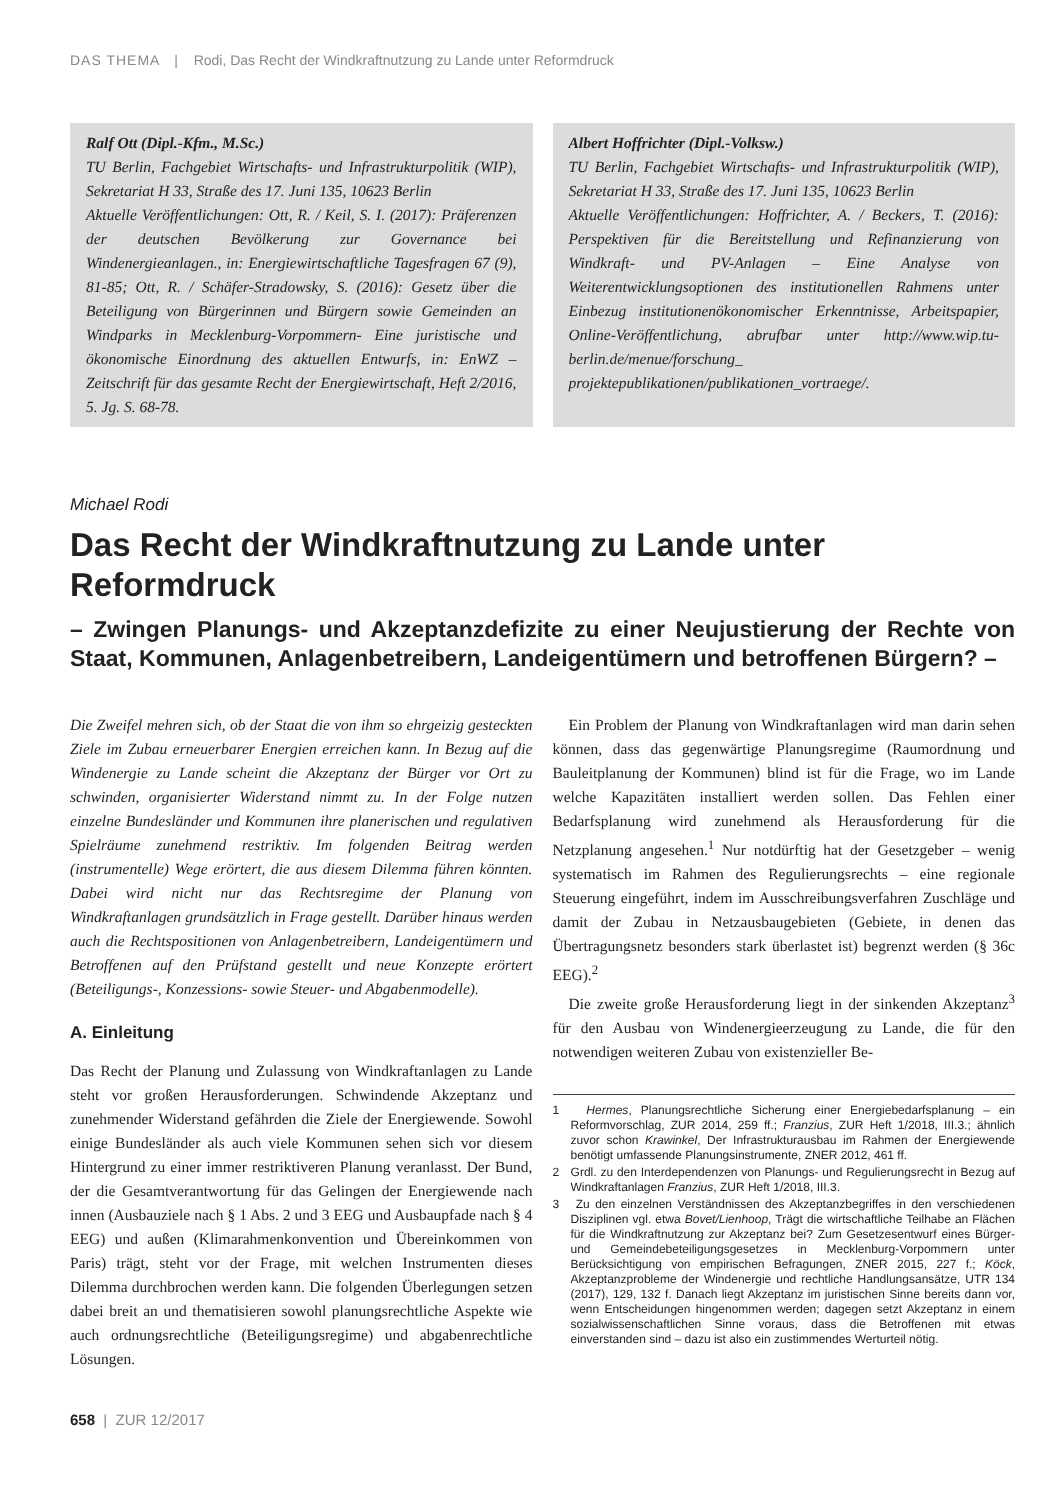DAS THEMA | Rodi, Das Recht der Windkraftnutzung zu Lande unter Reformdruck
Ralf Ott (Dipl.-Kfm., M.Sc.)
TU Berlin, Fachgebiet Wirtschafts- und Infrastrukturpolitik (WIP), Sekretariat H 33, Straße des 17. Juni 135, 10623 Berlin
Aktuelle Veröffentlichungen: Ott, R. / Keil, S. I. (2017): Präferenzen der deutschen Bevölkerung zur Governance bei Windenergieanlagen., in: Energiewirtschaftliche Tagesfragen 67 (9), 81-85; Ott, R. / Schäfer-Stradowsky, S. (2016): Gesetz über die Beteiligung von Bürgerinnen und Bürgern sowie Gemeinden an Windparks in Mecklenburg-Vorpommern- Eine juristische und ökonomische Einordnung des aktuellen Entwurfs, in: EnWZ – Zeitschrift für das gesamte Recht der Energiewirtschaft, Heft 2/2016, 5. Jg. S. 68-78.
Albert Hoffrichter (Dipl.-Volksw.)
TU Berlin, Fachgebiet Wirtschafts- und Infrastrukturpolitik (WIP), Sekretariat H 33, Straße des 17. Juni 135, 10623 Berlin
Aktuelle Veröffentlichungen: Hoffrichter, A. / Beckers, T. (2016): Perspektiven für die Bereitstellung und Refinanzierung von Windkraft- und PV-Anlagen – Eine Analyse von Weiterentwicklungsoptionen des institutionellen Rahmens unter Einbezug institutionenökonomischer Erkenntnisse, Arbeitspapier, Online-Veröffentlichung, abrufbar unter http://www.wip.tu-berlin.de/menue/forschung_ projektepublikationen/publikationen_vortraege/.
Michael Rodi
Das Recht der Windkraftnutzung zu Lande unter Reformdruck
– Zwingen Planungs- und Akzeptanzdefizite zu einer Neujustierung der Rechte von Staat, Kommunen, Anlagenbetreibern, Landeigentümern und betroffenen Bürgern? –
Die Zweifel mehren sich, ob der Staat die von ihm so ehrgeizig gesteckten Ziele im Zubau erneuerbarer Energien erreichen kann. In Bezug auf die Windenergie zu Lande scheint die Akzeptanz der Bürger vor Ort zu schwinden, organisierter Widerstand nimmt zu. In der Folge nutzen einzelne Bundesländer und Kommunen ihre planerischen und regulativen Spielräume zunehmend restriktiv. Im folgenden Beitrag werden (instrumentelle) Wege erörtert, die aus diesem Dilemma führen könnten. Dabei wird nicht nur das Rechtsregime der Planung von Windkraftanlagen grundsätzlich in Frage gestellt. Darüber hinaus werden auch die Rechtspositionen von Anlagenbetreibern, Landeigentümern und Betroffenen auf den Prüfstand gestellt und neue Konzepte erörtert (Beteiligungs-, Konzessions- sowie Steuer- und Abgabenmodelle).
A. Einleitung
Das Recht der Planung und Zulassung von Windkraftanlagen zu Lande steht vor großen Herausforderungen. Schwindende Akzeptanz und zunehmender Widerstand gefährden die Ziele der Energiewende. Sowohl einige Bundesländer als auch viele Kommunen sehen sich vor diesem Hintergrund zu einer immer restriktiveren Planung veranlasst. Der Bund, der die Gesamtverantwortung für das Gelingen der Energiewende nach innen (Ausbauziele nach § 1 Abs. 2 und 3 EEG und Ausbaupfade nach § 4 EEG) und außen (Klimarahmenkonvention und Übereinkommen von Paris) trägt, steht vor der Frage, mit welchen Instrumenten dieses Dilemma durchbrochen werden kann. Die folgenden Überlegungen setzen dabei breit an und thematisieren sowohl planungsrechtliche Aspekte wie auch ordnungsrechtliche (Beteiligungsregime) und abgabenrechtliche Lösungen.
Ein Problem der Planung von Windkraftanlagen wird man darin sehen können, dass das gegenwärtige Planungsregime (Raumordnung und Bauleitplanung der Kommunen) blind ist für die Frage, wo im Lande welche Kapazitäten installiert werden sollen. Das Fehlen einer Bedarfsplanung wird zunehmend als Herausforderung für die Netzplanung angesehen.<sup>1</sup> Nur notdürftig hat der Gesetzgeber – wenig systematisch im Rahmen des Regulierungsrechts – eine regionale Steuerung eingeführt, indem im Ausschreibungsverfahren Zuschläge und damit der Zubau in Netzausbaugebieten (Gebiete, in denen das Übertragungsnetz besonders stark überlastet ist) begrenzt werden (§ 36c EEG).<sup>2</sup>
Die zweite große Herausforderung liegt in der sinkenden Akzeptanz<sup>3</sup> für den Ausbau von Windenergieerzeugung zu Lande, die für den notwendigen weiteren Zubau von existenzieller Be-
1 Hermes, Planungsrechtliche Sicherung einer Energiebedarfsplanung – ein Reformvorschlag, ZUR 2014, 259 ff.; Franzius, ZUR Heft 1/2018, III.3.; ähnlich zuvor schon Krawinkel, Der Infrastrukturausbau im Rahmen der Energiewende benötigt umfassende Planungsinstrumente, ZNER 2012, 461 ff.
2 Grdl. zu den Interdependenzen von Planungs- und Regulierungsrecht in Bezug auf Windkraftanlagen Franzius, ZUR Heft 1/2018, III.3.
3 Zu den einzelnen Verständnissen des Akzeptanzbegriffes in den verschiedenen Disziplinen vgl. etwa Bovet/Lienhoop, Trägt die wirtschaftliche Teilhabe an Flächen für die Windkraftnutzung zur Akzeptanz bei? Zum Gesetzesentwurf eines Bürger- und Gemeindebeteiligungsgesetzes in Mecklenburg-Vorpommern unter Berücksichtigung von empirischen Befragungen, ZNER 2015, 227 f.; Köck, Akzeptanzprobleme der Windenergie und rechtliche Handlungsansätze, UTR 134 (2017), 129, 132 f. Danach liegt Akzeptanz im juristischen Sinne bereits dann vor, wenn Entscheidungen hingenommen werden; dagegen setzt Akzeptanz in einem sozialwissenschaftlichen Sinne voraus, dass die Betroffenen mit etwas einverstanden sind – dazu ist also ein zustimmendes Werturteil nötig.
658 | ZUR 12/2017